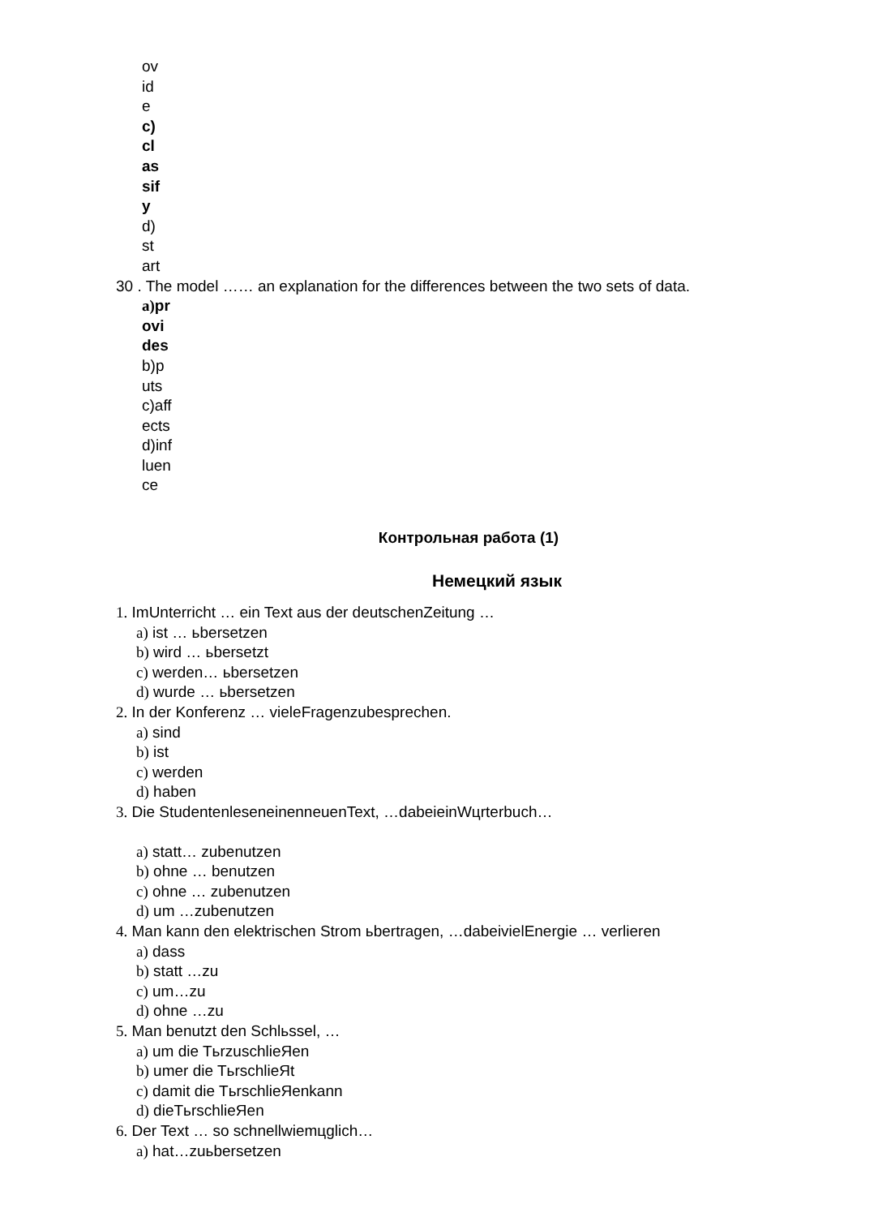ov
id
e
c)
cl
as
sif
y
d)
st
art
30 . The model …… an explanation for the differences between the two sets of data.
a) pr
ovi
des
b)p
uts
c)aff
ects
d)inf
luen
ce
Контрольная работа (1)
Немецкий язык
1. ImUnterricht … ein Text aus der deutschenZeitung …
a) ist … ьbersetzen
b) wird … ьbersetzt
c) werden… ьbersetzen
d) wurde … ьbersetzen
2. In der Konferenz … vieleFragenzubesprechen.
a) sind
b) ist
c) werden
d) haben
3. Die StudentenleseneinenneuenText, …dabeieinWцrterbuch…
a) statt… zubenutzen
b) ohne … benutzen
c) ohne … zubenutzen
d) um …zubenutzen
4. Man kann den elektrischen Strom ьbertragen, …dabeivielEnergie … verlieren
a) dass
b) statt …zu
c) um…zu
d) ohne …zu
5. Man benutzt den Schlьssel, …
a) um die TьrzuschlieЯen
b) umer die TьrschlieЯt
c) damit die TьrschlieЯenkann
d) dieTьrschlieЯen
6. Der Text … so schnellwiemцglich…
a) hat…zuьbersetzen